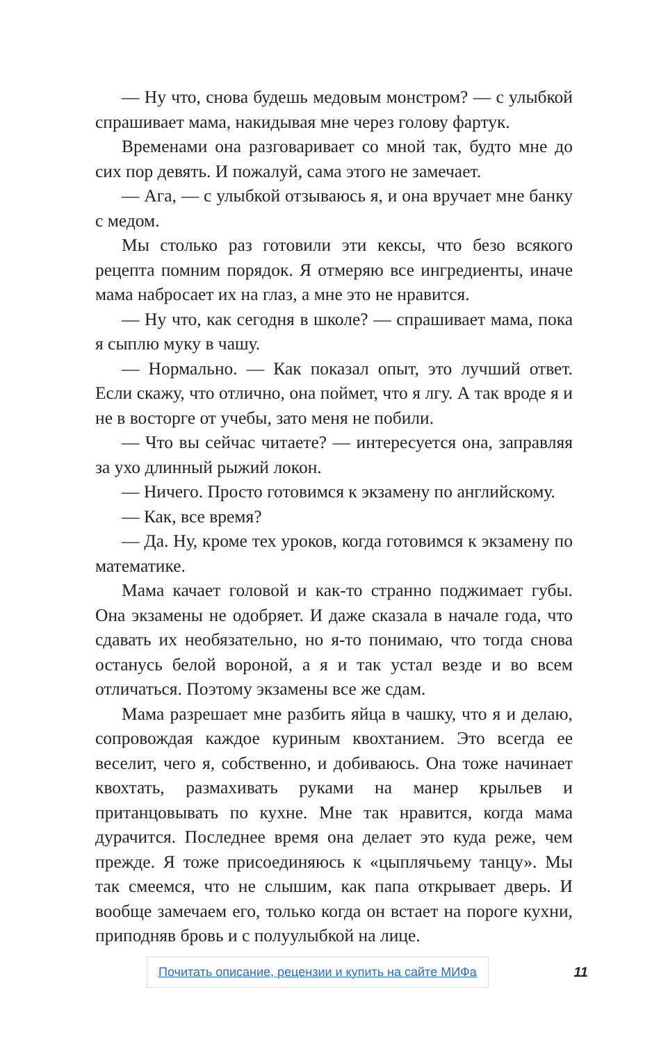— Ну что, снова будешь медовым монстром? — с улыбкой спрашивает мама, накидывая мне через голову фартук.
Временами она разговаривает со мной так, будто мне до сих пор девять. И пожалуй, сама этого не замечает.
— Ага, — с улыбкой отзываюсь я, и она вручает мне банку с медом.
Мы столько раз готовили эти кексы, что безо всякого рецепта помним порядок. Я отмеряю все ингредиенты, иначе мама набросает их на глаз, а мне это не нравится.
— Ну что, как сегодня в школе? — спрашивает мама, пока я сыплю муку в чашу.
— Нормально. — Как показал опыт, это лучший ответ. Если скажу, что отлично, она поймет, что я лгу. А так вроде я и не в восторге от учебы, зато меня не побили.
— Что вы сейчас читаете? — интересуется она, заправляя за ухо длинный рыжий локон.
— Ничего. Просто готовимся к экзамену по английскому.
— Как, все время?
— Да. Ну, кроме тех уроков, когда готовимся к экзамену по математике.
Мама качает головой и как-то странно поджимает губы. Она экзамены не одобряет. И даже сказала в начале года, что сдавать их необязательно, но я-то понимаю, что тогда снова останусь белой вороной, а я и так устал везде и во всем отличаться. Поэтому экзамены все же сдам.
Мама разрешает мне разбить яйца в чашку, что я и делаю, сопровождая каждое куриным квохтанием. Это всегда ее веселит, чего я, собственно, и добиваюсь. Она тоже начинает квохтать, размахивать руками на манер крыльев и пританцовывать по кухне. Мне так нравится, когда мама дурачится. Последнее время она делает это куда реже, чем прежде. Я тоже присоединяюсь к «цыплячьему танцу». Мы так смеемся, что не слышим, как папа открывает дверь. И вообще замечаем его, только когда он встает на пороге кухни, приподняв бровь и с полуулыбкой на лице.
Почитать описание, рецензии и купить на сайте МИФа 11